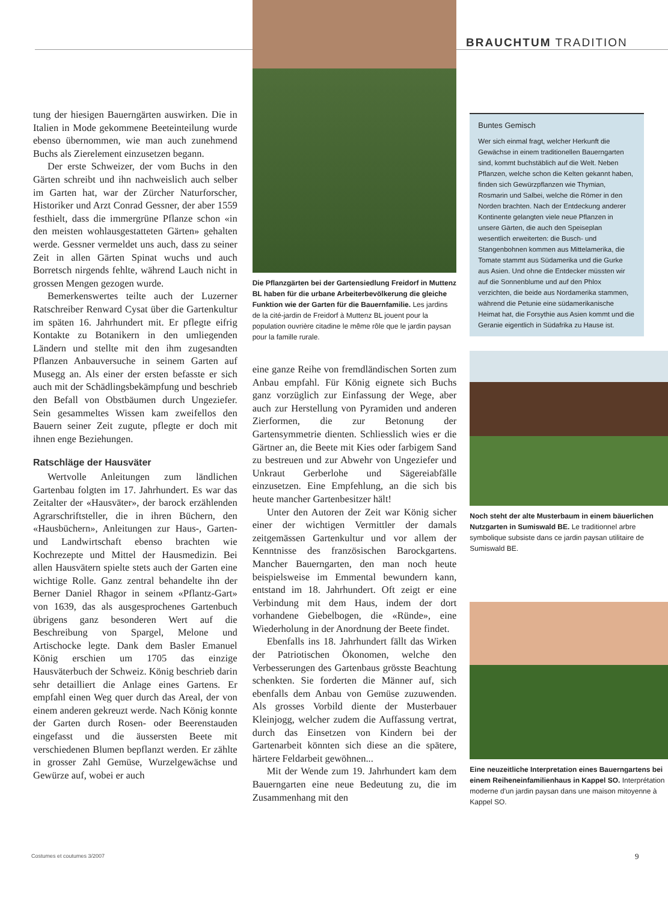BRAUCHTUM TRADITION
tung der hiesigen Bauerngärten auswirken. Die in Italien in Mode gekommene Beeteinteilung wurde ebenso übernommen, wie man auch zunehmend Buchs als Zierelement einzusetzen begann.
Der erste Schweizer, der vom Buchs in den Gärten schreibt und ihn nachweislich auch selber im Garten hat, war der Zürcher Naturforscher, Historiker und Arzt Conrad Gessner, der aber 1559 festhielt, dass die immergrüne Pflanze schon «in den meisten wohlausgestatteten Gärten» gehalten werde. Gessner vermeldet uns auch, dass zu seiner Zeit in allen Gärten Spinat wuchs und auch Borretsch nirgends fehlte, während Lauch nicht in grossen Mengen gezogen wurde.
Bemerkenswertes teilte auch der Luzerner Ratschreiber Renward Cysat über die Gartenkultur im späten 16. Jahrhundert mit. Er pflegte eifrig Kontakte zu Botanikern in den umliegenden Ländern und stellte mit den ihm zugesandten Pflanzen Anbauversuche in seinem Garten auf Musegg an. Als einer der ersten befasste er sich auch mit der Schädlingsbekämpfung und beschrieb den Befall von Obstbäumen durch Ungeziefer. Sein gesammeltes Wissen kam zweifellos den Bauern seiner Zeit zugute, pflegte er doch mit ihnen enge Beziehungen.
Ratschläge der Hausväter
Wertvolle Anleitungen zum ländlichen Gartenbau folgten im 17. Jahrhundert. Es war das Zeitalter der «Hausväter», der barock erzählenden Agrarschriftsteller, die in ihren Büchern, den «Hausbüchern», Anleitungen zur Haus-, Garten- und Landwirtschaft ebenso brachten wie Kochrezepte und Mittel der Hausmedizin. Bei allen Hausvätern spielte stets auch der Garten eine wichtige Rolle. Ganz zentral behandelte ihn der Berner Daniel Rhagor in seinem «Pflantz-Gart» von 1639, das als ausgesprochenes Gartenbuch übrigens ganz besonderen Wert auf die Beschreibung von Spargel, Melone und Artischocke legte. Dank dem Basler Emanuel König erschien um 1705 das einzige Hausväterbuch der Schweiz. König beschrieb darin sehr detailliert die Anlage eines Gartens. Er empfahl einen Weg quer durch das Areal, der von einem anderen gekreuzt werde. Nach König konnte der Garten durch Rosen- oder Beerenstauden eingefasst und die äussersten Beete mit verschiedenen Blumen bepflanzt werden. Er zählte in grosser Zahl Gemüse, Wurzelgewächse und Gewürze auf, wobei er auch
Die Pflanzgärten bei der Gartensiedlung Freidorf in Muttenz BL haben für die urbane Arbeiterbevölkerung die gleiche Funktion wie der Garten für die Bauernfamilie. Les jardins de la cité-jardin de Freidorf à Muttenz BL jouent pour la population ouvrière citadine le même rôle que le jardin paysan pour la famille rurale.
eine ganze Reihe von fremdländischen Sorten zum Anbau empfahl. Für König eignete sich Buchs ganz vorzüglich zur Einfassung der Wege, aber auch zur Herstellung von Pyramiden und anderen Zierformen, die zur Betonung der Gartensymmetrie dienten. Schliesslich wies er die Gärtner an, die Beete mit Kies oder farbigem Sand zu bestreuen und zur Abwehr von Ungeziefer und Unkraut Gerberlohe und Sägereiabfälle einzusetzen. Eine Empfehlung, an die sich bis heute mancher Gartenbesitzer hält!
Unter den Autoren der Zeit war König sicher einer der wichtigen Vermittler der damals zeitgemässen Gartenkultur und vor allem der Kenntnisse des französischen Barockgartens. Mancher Bauerngarten, den man noch heute beispielsweise im Emmental bewundern kann, entstand im 18. Jahrhundert. Oft zeigt er eine Verbindung mit dem Haus, indem der dort vorhandene Giebelbogen, die «Ründe», eine Wiederholung in der Anordnung der Beete findet.
Ebenfalls ins 18. Jahrhundert fällt das Wirken der Patriotischen Ökonomen, welche den Verbesserungen des Gartenbaus grösste Beachtung schenkten. Sie forderten die Männer auf, sich ebenfalls dem Anbau von Gemüse zuzuwenden. Als grosses Vorbild diente der Musterbauer Kleinjogg, welcher zudem die Auffassung vertrat, durch das Einsetzen von Kindern bei der Gartenarbeit könnten sich diese an die spätere, härtere Feldarbeit gewöhnen...
Mit der Wende zum 19. Jahrhundert kam dem Bauerngarten eine neue Bedeutung zu, die im Zusammenhang mit den
Buntes Gemisch
Wer sich einmal fragt, welcher Herkunft die Gewächse in einem traditionellen Bauerngarten sind, kommt buchstäblich auf die Welt. Neben Pflanzen, welche schon die Kelten gekannt haben, finden sich Gewürzpflanzen wie Thymian, Rosmarin und Salbei, welche die Römer in den Norden brachten. Nach der Entdeckung anderer Kontinente gelangten viele neue Pflanzen in unsere Gärten, die auch den Speiseplan wesentlich erweiterten: die Busch- und Stangenbohnen kommen aus Mittelamerika, die Tomate stammt aus Südamerika und die Gurke aus Asien. Und ohne die Entdecker müssten wir auf die Sonnenblume und auf den Phlox verzichten, die beide aus Nordamerika stammen, während die Petunie eine südamerikanische Heimat hat, die Forsythie aus Asien kommt und die Geranie eigentlich in Südafrika zu Hause ist.
Noch steht der alte Musterbaum in einem bäuerlichen Nutzgarten in Sumiswald BE. Le traditionnel arbre symbolique subsiste dans ce jardin paysan utilitaire de Sumiswald BE.
Eine neuzeitliche Interpretation eines Bauerngartens bei einem Reiheneinfamilienhaus in Kappel SO. Interprétation moderne d'un jardin paysan dans une maison mitoyenne à Kappel SO.
Costumes et coutumes 3/2007 9